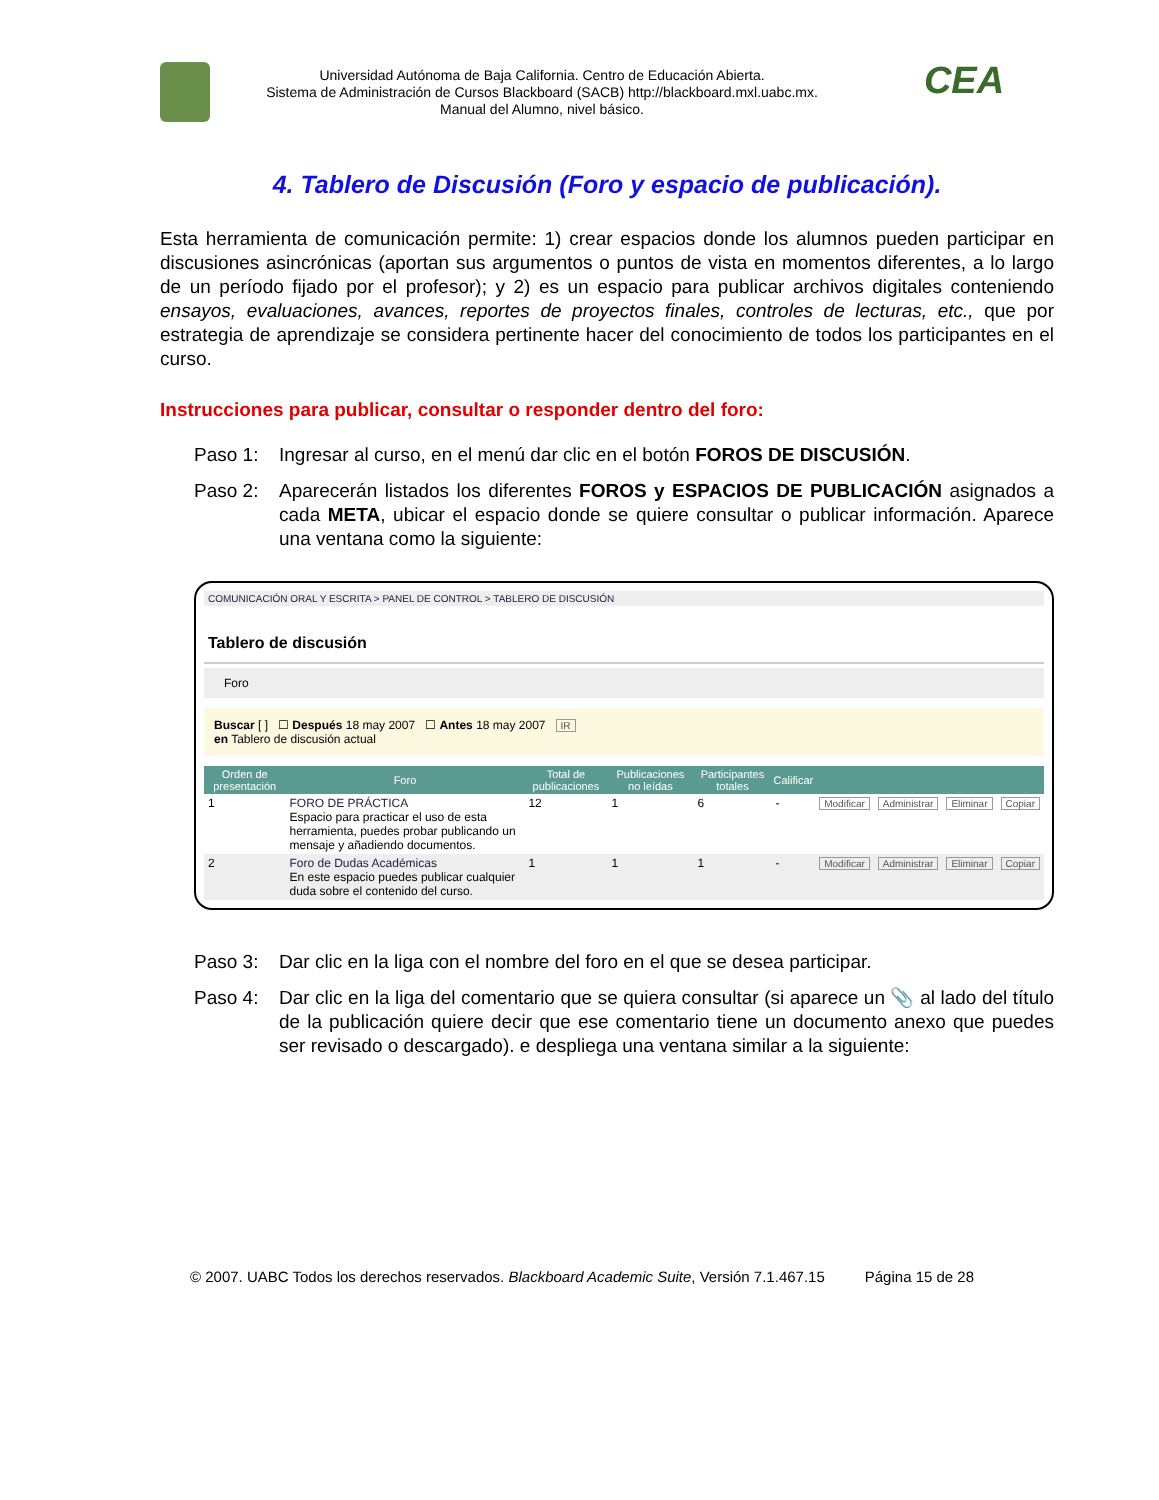Universidad Autónoma de Baja California. Centro de Educación Abierta.
Sistema de Administración de Cursos Blackboard (SACB) http://blackboard.mxl.uabc.mx.
Manual del Alumno, nivel básico.
CEA
4. Tablero de Discusión (Foro y espacio de publicación).
Esta herramienta de comunicación permite: 1) crear espacios donde los alumnos pueden participar en discusiones asincrónicas (aportan sus argumentos o puntos de vista en momentos diferentes, a lo largo de un período fijado por el profesor); y 2) es un espacio para publicar archivos digitales conteniendo ensayos, evaluaciones, avances, reportes de proyectos finales, controles de lecturas, etc., que por estrategia de aprendizaje se considera pertinente hacer del conocimiento de todos los participantes en el curso.
Instrucciones para publicar, consultar o responder dentro del foro:
Paso 1: Ingresar al curso, en el menú dar clic en el botón FOROS DE DISCUSIÓN.
Paso 2: Aparecerán listados los diferentes FOROS y ESPACIOS DE PUBLICACIÓN asignados a cada META, ubicar el espacio donde se quiere consultar o publicar información. Aparece una ventana como la siguiente:
COMUNICACIÓN ORAL Y ESCRITA > PANEL DE CONTROL > TABLERO DE DISCUSIÓN
Tablero de discusión
Foro
Buscar [ ] ☐ Después 18 may 2007 ☐ Antes 18 may 2007 IR
en Tablero de discusión actual
| Orden de presentación | Foro | Total de publicaciones | Publicaciones no leídas | Participantes totales | Calificar | | | | |
| --- | --- | --- | --- | --- | --- | --- | --- | --- | --- |
| 1 | FORO DE PRÁCTICA Espacio para practicar el uso de esta herramienta, puedes probar publicando un mensaje y añadiendo documentos. | 12 | 1 | 6 | - | Modificar | Administrar | Eliminar | Copiar |
| 2 | Foro de Dudas Académicas En este espacio puedes publicar cualquier duda sobre el contenido del curso. | 1 | 1 | 1 | - | Modificar | Administrar | Eliminar | Copiar |
Paso 3: Dar clic en la liga con el nombre del foro en el que se desea participar.
Paso 4: Dar clic en la liga del comentario que se quiera consultar (si aparece un 📎 al lado del título de la publicación quiere decir que ese comentario tiene un documento anexo que puedes ser revisado o descargado). e despliega una ventana similar a la siguiente:
© 2007. UABC Todos los derechos reservados. Blackboard Academic Suite, Versión 7.1.467.15 Página 15 de 28